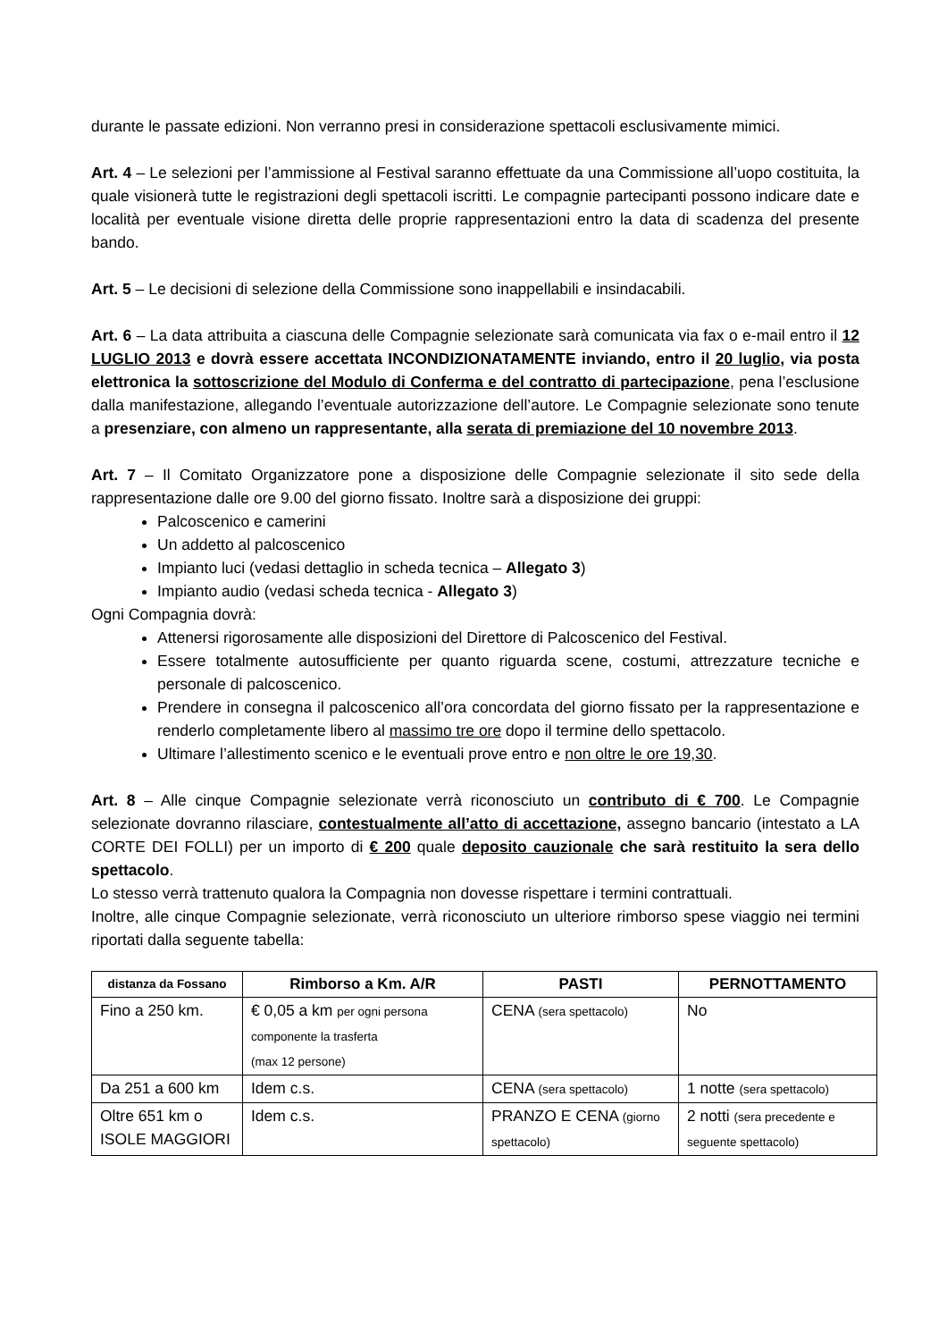durante le passate edizioni. Non verranno presi in considerazione spettacoli esclusivamente mimici.
Art. 4 – Le selezioni per l’ammissione al Festival saranno effettuate da una Commissione all’uopo costituita, la quale visionerà tutte le registrazioni degli spettacoli iscritti. Le compagnie partecipanti possono indicare date e località per eventuale visione diretta delle proprie rappresentazioni entro la data di scadenza del presente bando.
Art. 5 – Le decisioni di selezione della Commissione sono inappellabili e insindacabili.
Art. 6 – La data attribuita a ciascuna delle Compagnie selezionate sarà comunicata via fax o e-mail entro il 12 LUGLIO 2013 e dovrà essere accettata INCONDIZIONATAMENTE inviando, entro il 20 luglio, via posta elettronica la sottoscrizione del Modulo di Conferma e del contratto di partecipazione, pena l’esclusione dalla manifestazione, allegando l’eventuale autorizzazione dell’autore. Le Compagnie selezionate sono tenute a presenziare, con almeno un rappresentante, alla serata di premiazione del 10 novembre 2013.
Art. 7 – Il Comitato Organizzatore pone a disposizione delle Compagnie selezionate il sito sede della rappresentazione dalle ore 9.00 del giorno fissato. Inoltre sarà a disposizione dei gruppi:
Palcoscenico e camerini
Un addetto al palcoscenico
Impianto luci (vedasi dettaglio in scheda tecnica – Allegato 3)
Impianto audio (vedasi scheda tecnica - Allegato 3)
Ogni Compagnia dovrà:
Attenersi rigorosamente alle disposizioni del Direttore di Palcoscenico del Festival.
Essere totalmente autosufficiente per quanto riguarda scene, costumi, attrezzature tecniche e personale di palcoscenico.
Prendere in consegna il palcoscenico all’ora concordata del giorno fissato per la rappresentazione e renderlo completamente libero al massimo tre ore dopo il termine dello spettacolo.
Ultimare l’allestimento scenico e le eventuali prove entro e non oltre le ore 19,30.
Art. 8 – Alle cinque Compagnie selezionate verrà riconosciuto un contributo di € 700. Le Compagnie selezionate dovranno rilasciare, contestualmente all’atto di accettazione, assegno bancario (intestato a LA CORTE DEI FOLLI) per un importo di € 200 quale deposito cauzionale che sarà restituito la sera dello spettacolo.
Lo stesso verrà trattenuto qualora la Compagnia non dovesse rispettare i termini contrattuali.
Inoltre, alle cinque Compagnie selezionate, verrà riconosciuto un ulteriore rimborso spese viaggio nei termini riportati dalla seguente tabella:
| distanza da Fossano | Rimborso a Km. A/R | PASTI | PERNOTTAMENTO |
| --- | --- | --- | --- |
| Fino a 250 km. | € 0,05 a km per ogni persona componente la trasferta (max 12 persone) | CENA (sera spettacolo) | No |
| Da 251 a 600 km | Idem c.s. | CENA (sera spettacolo) | 1 notte (sera spettacolo) |
| Oltre 651 km o ISOLE MAGGIORI | Idem c.s. | PRANZO E CENA (giorno spettacolo) | 2 notti (sera precedente e seguente spettacolo) |